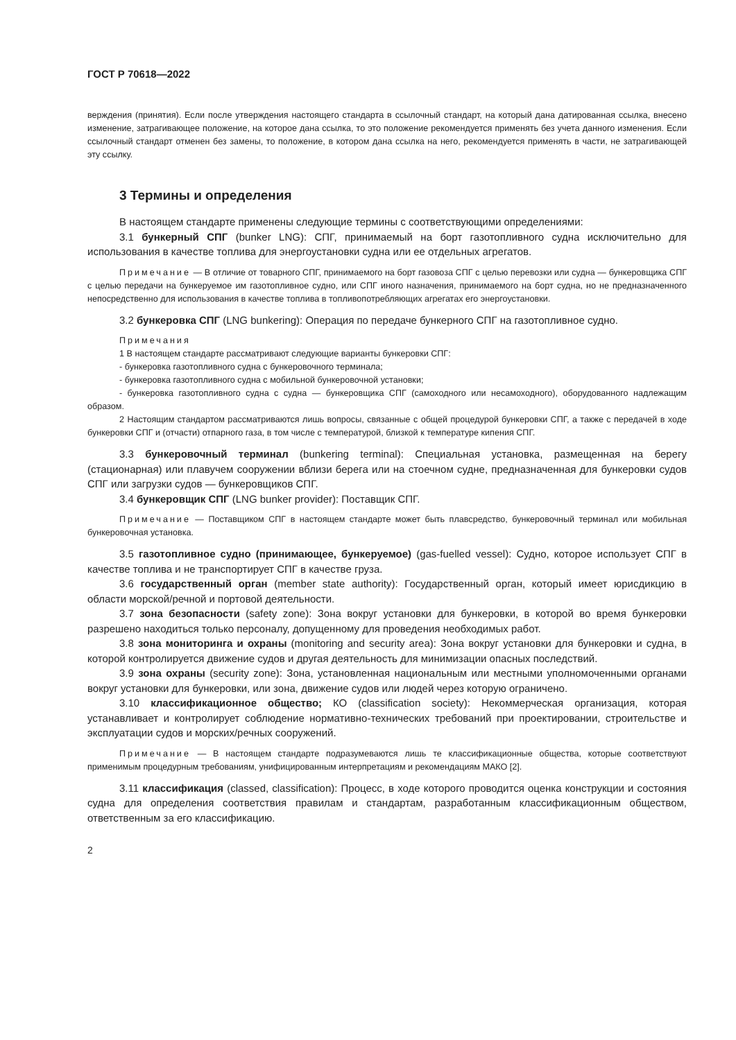ГОСТ Р 70618—2022
верждения (принятия). Если после утверждения настоящего стандарта в ссылочный стандарт, на который дана датированная ссылка, внесено изменение, затрагивающее положение, на которое дана ссылка, то это положение рекомендуется применять без учета данного изменения. Если ссылочный стандарт отменен без замены, то положение, в котором дана ссылка на него, рекомендуется применять в части, не затрагивающей эту ссылку.
3 Термины и определения
В настоящем стандарте применены следующие термины с соответствующими определениями:
3.1 бункерный СПГ (bunker LNG): СПГ, принимаемый на борт газотопливного судна исключительно для использования в качестве топлива для энергоустановки судна или ее отдельных агрегатов.
Примечание — В отличие от товарного СПГ, принимаемого на борт газовоза СПГ с целью перевозки или судна — бункеровщика СПГ с целью передачи на бункеруемое им газотопливное судно, или СПГ иного назначения, принимаемого на борт судна, но не предназначенного непосредственно для использования в качестве топлива в топливопотребляющих агрегатах его энергоустановки.
3.2 бункеровка СПГ (LNG bunkering): Операция по передаче бункерного СПГ на газотопливное судно.
Примечания
1 В настоящем стандарте рассматривают следующие варианты бункеровки СПГ:
- бункеровка газотопливного судна с бункеровочного терминала;
- бункеровка газотопливного судна с мобильной бункеровочной установки;
- бункеровка газотопливного судна с судна — бункеровщика СПГ (самоходного или несамоходного), оборудованного надлежащим образом.
2 Настоящим стандартом рассматриваются лишь вопросы, связанные с общей процедурой бункеровки СПГ, а также с передачей в ходе бункеровки СПГ и (отчасти) отпарного газа, в том числе с температурой, близкой к температуре кипения СПГ.
3.3 бункеровочный терминал (bunkering terminal): Специальная установка, размещенная на берегу (стационарная) или плавучем сооружении вблизи берега или на стоечном судне, предназначенная для бункеровки судов СПГ или загрузки судов — бункеровщиков СПГ.
3.4 бункеровщик СПГ (LNG bunker provider): Поставщик СПГ.
Примечание — Поставщиком СПГ в настоящем стандарте может быть плавсредство, бункеровочный терминал или мобильная бункеровочная установка.
3.5 газотопливное судно (принимающее, бункеруемое) (gas-fuelled vessel): Судно, которое использует СПГ в качестве топлива и не транспортирует СПГ в качестве груза.
3.6 государственный орган (member state authority): Государственный орган, который имеет юрисдикцию в области морской/речной и портовой деятельности.
3.7 зона безопасности (safety zone): Зона вокруг установки для бункеровки, в которой во время бункеровки разрешено находиться только персоналу, допущенному для проведения необходимых работ.
3.8 зона мониторинга и охраны (monitoring and security area): Зона вокруг установки для бункеровки и судна, в которой контролируется движение судов и другая деятельность для минимизации опасных последствий.
3.9 зона охраны (security zone): Зона, установленная национальным или местными уполномоченными органами вокруг установки для бункеровки, или зона, движение судов или людей через которую ограничено.
3.10 классификационное общество; КО (classification society): Некоммерческая организация, которая устанавливает и контролирует соблюдение нормативно-технических требований при проектировании, строительстве и эксплуатации судов и морских/речных сооружений.
Примечание — В настоящем стандарте подразумеваются лишь те классификационные общества, которые соответствуют применимым процедурным требованиям, унифицированным интерпретациям и рекомендациям МАКО [2].
3.11 классификация (classed, classification): Процесс, в ходе которого проводится оценка конструкции и состояния судна для определения соответствия правилам и стандартам, разработанным классификационным обществом, ответственным за его классификацию.
2